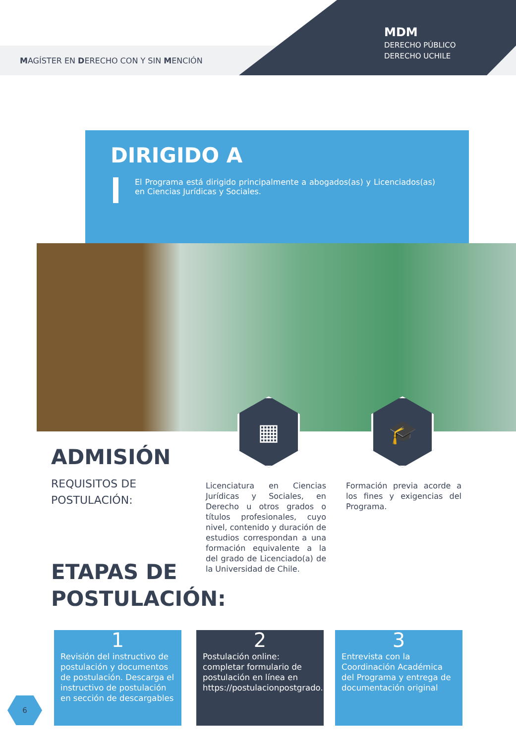MAGÍSTER EN DERECHO CON Y SIN MENCIÓN
MDM
DERECHO PÚBLICO
DERECHO UCHILE
DIRIGIDO A
El Programa está dirigido principalmente a abogados(as) y Licenciados(as) en Ciencias Jurídicas y Sociales.
▦ 🎓
ADMISIÓN
REQUISITOS DE
POSTULACIÓN:
Licenciatura en Ciencias Jurídicas y Sociales, en Derecho u otros grados o títulos profesionales, cuyo nivel, contenido y duración de estudios correspondan a una formación equivalente a la del grado de Licenciado(a) de la Universidad de Chile.
Formación previa acorde a los fines y exigencias del Programa.
ETAPAS DE
POSTULACIÓN:
1
Revisión del instructivo de postulación y documentos de postulación. Descarga el instructivo de postulación en sección de descargables
2
Postulación online: completar formulario de postulación en línea en https://postulacionpostgrado.uchile.cl/
3
Entrevista con la Coordinación Académica del Programa y entrega de documentación original
6